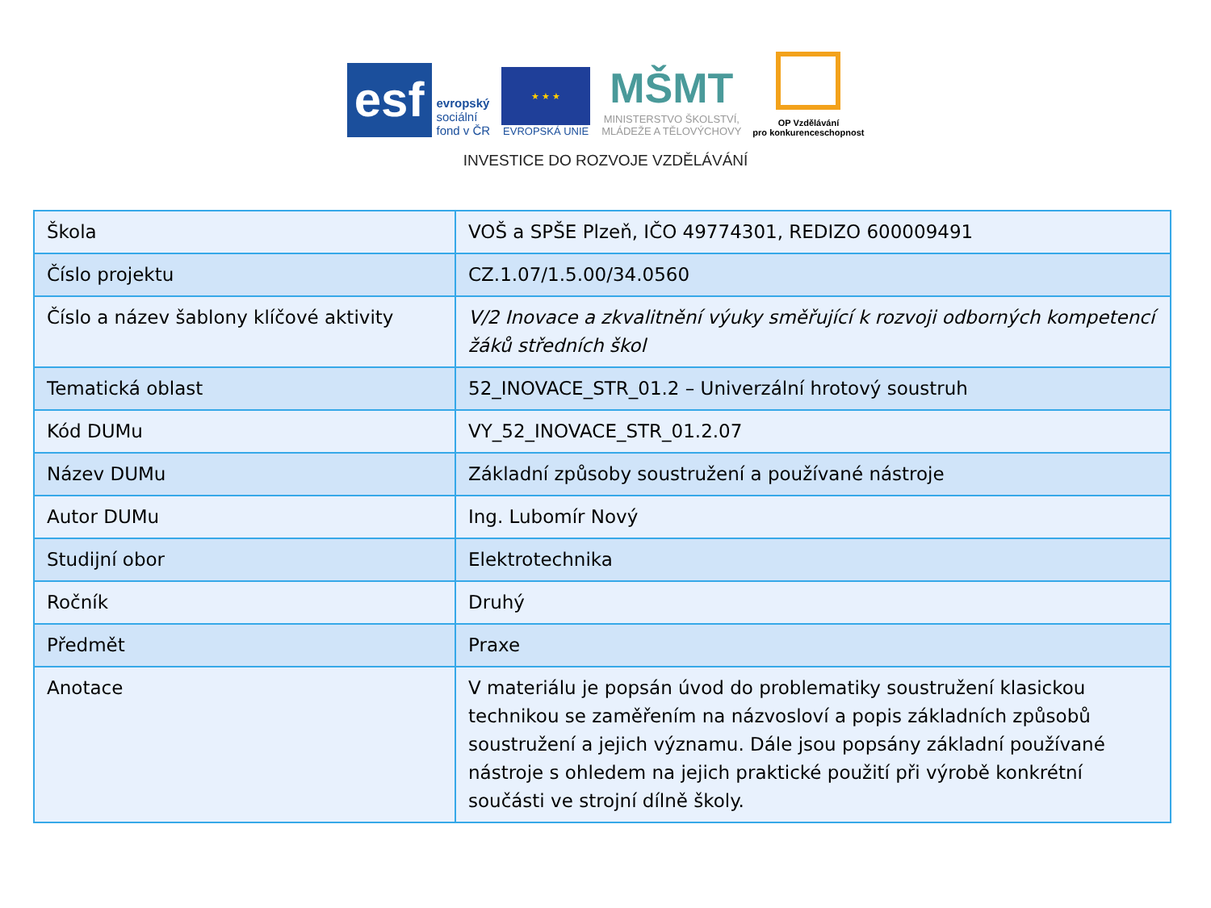esf
evropský
sociální
fond v ČR
★ ★ ★
EVROPSKÁ UNIE
MŠMT
MINISTERSTVO ŠKOLSTVÍ,
MLÁDEŽE A TĚLOVÝCHOVY
OP Vzdělávání
pro konkurenceschopnost
INVESTICE DO ROZVOJE VZDĚLÁVÁNÍ
| Škola | VOŠ a SPŠE Plzeň, IČO 49774301, REDIZO 600009491 |
| Číslo projektu | CZ.1.07/1.5.00/34.0560 |
| Číslo a název šablony klíčové aktivity | V/2 Inovace a zkvalitnění výuky směřující k rozvoji odborných kompetencí žáků středních škol |
| Tematická oblast | 52_INOVACE_STR_01.2 – Univerzální hrotový soustruh |
| Kód DUMu | VY_52_INOVACE_STR_01.2.07 |
| Název DUMu | Základní způsoby soustružení a používané nástroje |
| Autor DUMu | Ing. Lubomír Nový |
| Studijní obor | Elektrotechnika |
| Ročník | Druhý |
| Předmět | Praxe |
| Anotace | V materiálu je popsán úvod do problematiky soustružení klasickou technikou se zaměřením na názvosloví a popis základních způsobů soustružení a jejich významu. Dále jsou popsány základní používané nástroje s ohledem na jejich praktické použití při výrobě konkrétní součásti ve strojní dílně školy. |